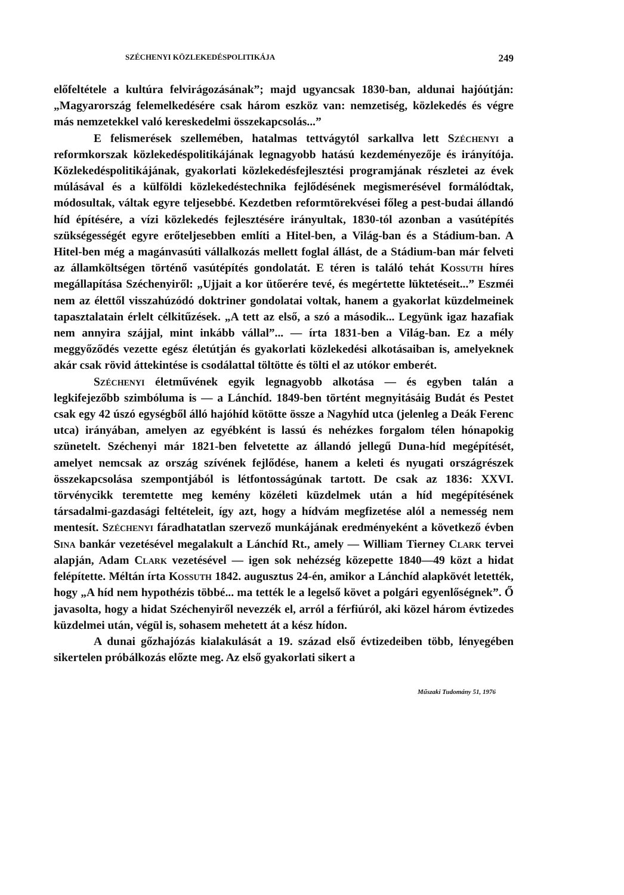SZÉCHENYI KÖZLEKEDÉSPOLITIKÁJA 249
előfeltétele a kultúra felvirágozásának”; majd ugyancsak 1830-ban, aldunai hajóútján: „Magyarország felemelkedésére csak három eszköz van: nemzetiség, közlekedés és végre más nemzetekkel való kereskedelmi összekapcsolás...”
E felismerések szellemében, hatalmas tettvágytól sarkallva lett Széchenyi a reformkorszak közlekedéspolitikájának legnagyobb hatású kezdeményezője és irányítója. Közlekedéspolitikájának, gyakorlati közlekedésfejlesztési programjának részletei az évek múlásával és a külföldi közlekedéstechnika fejlődésének megismerésével formálódtak, módosultak, váltak egyre teljesebbé. Kezdetben reformtörekvései főleg a pest-budai állandó híd építésére, a vízi közlekedés fejlesztésére irányultak, 1830-tól azonban a vasútépítés szükségességét egyre erőteljesebben említi a Hitel-ben, a Világ-ban és a Stádium-ban. A Hitel-ben még a magánvasúti vállalkozás mellett foglal állást, de a Stádium-ban már felveti az államköltségen történő vasútépítés gondolatát. E téren is találó tehát Kossuth híres megállapítása Széchenyiről: „Ujjait a kor ütőerére tevé, és megértette lüktetéseit...” Eszméi nem az élettől visszahúzódó doktriner gondolatai voltak, hanem a gyakorlat küzdelmeinek tapasztalatain érlelt célkitűzések. „A tett az első, a szó a második... Legyünk igaz hazafiak nem annyira szájjal, mint inkább vállal”... — írta 1831-ben a Világ-ban. Ez a mély meggyőződés vezette egész életútján és gyakorlati közlekedési alkotásaiban is, amelyeknek akár csak rövid áttekintése is csodálattal töltötte és tölti el az utókor emberét.
Széchenyi életművének egyik legnagyobb alkotása — és egyben talán a legkifejezőbb szimbóluma is — a Lánchíd. 1849-ben történt megnyitásáig Budát és Pestet csak egy 42 úszó egységből álló hajóhíd kötötte össze a Nagyhíd utca (jelenleg a Deák Ferenc utca) irányában, amelyen az egyébként is lassú és nehézkes forgalom télen hónapokig szünetelt. Széchenyi már 1821-ben felvetette az állandó jellegű Duna-híd megépítését, amelyet nemcsak az ország szívének fejlődése, hanem a keleti és nyugati országrészek összekapcsolása szempontjából is létfontosságúnak tartott. De csak az 1836: XXVI. törvénycikk teremtette meg kemény közéleti küzdelmek után a híd megépítésének társadalmi-gazdasági feltételeit, így azt, hogy a hídvám megfizetése alól a nemesség nem mentesít. Széchenyi fáradhatatlan szervező munkájának eredményeként a következő évben Sina bankár vezetésével megalakult a Lánchíd Rt., amely — William Tierney Clark tervei alapján, Adam Clark vezetésével — igen sok nehézség közepette 1840—49 közt a hidat felépítette. Méltán írta Kossuth 1842. augusztus 24-én, amikor a Lánchíd alapkövét letették, hogy „A híd nem hypothézis többé... ma tették le a legelső követ a polgári egyenlőségnek”. Ő javasolta, hogy a hidat Széchenyiről nevezzék el, arról a férfiúról, aki közel három évtizedes küzdelmei után, végül is, sohasem mehetett át a kész hídon.
A dunai gőzhajózás kialakulását a 19. század első évtizedeiben több, lényegében sikertelen próbálkozás előzte meg. Az első gyakorlati sikert a
Műszaki Tudomány 51, 1976